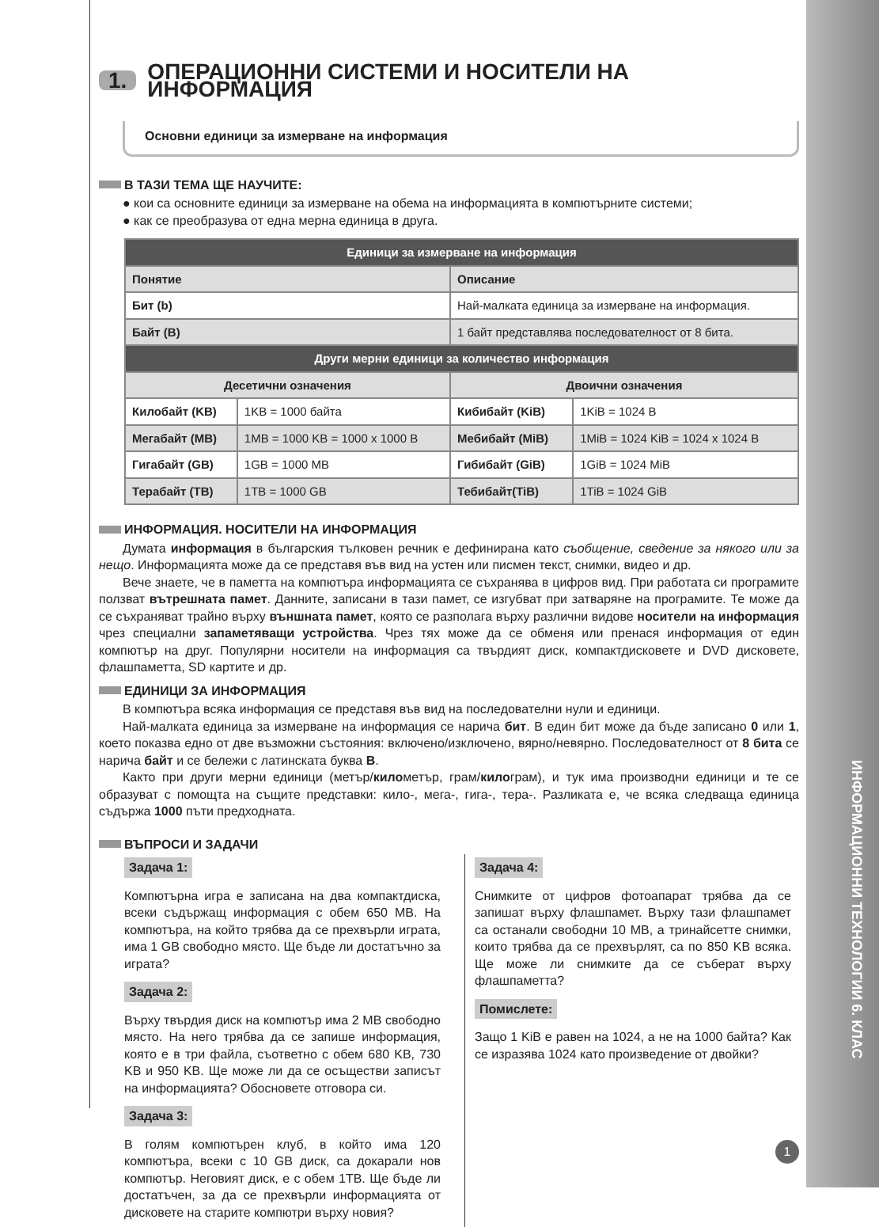ИНФОРМАЦИОННИ ТЕХНОЛОГИИ 6. КЛАС
1. ОПЕРАЦИОННИ СИСТЕМИ И НОСИТЕЛИ НА ИНФОРМАЦИЯ
Основни единици за измерване на информация
В ТАЗИ ТЕМА ЩЕ НАУЧИТЕ:
● кои са основните единици за измерване на обема на информацията в компютърните системи;
● как се преобразува от една мерна единица в друга.
| Единици за измерване на информация | | | |
| --- | --- | --- | --- |
| Понятие | | Описание | |
| Бит (b) | | Най-малката единица за измерване на информация. | |
| Байт (B) | | 1 байт представлява последователност от 8 бита. | |
| Други мерни единици за количество информация | | | |
| Десетични означения | | Двоични означения | |
| Килобайт (KB) | 1KB = 1000 байта | Кибибайт (KiB) | 1KiB = 1024 B |
| Мегабайт (MB) | 1MB = 1000 KB = 1000 x 1000 B | Мебибайт (MiB) | 1MiB = 1024 KiB = 1024 x 1024 B |
| Гигабайт (GB) | 1GB = 1000 MB | Гибибайт (GiB) | 1GiB = 1024 MiB |
| Терабайт (TB) | 1TB = 1000 GB | Тебибайт(TiB) | 1TiB = 1024 GiB |
ИНФОРМАЦИЯ. НОСИТЕЛИ НА ИНФОРМАЦИЯ
Думата информация в българския тълковен речник е дефинирана като съобщение, сведение за някого или за нещо. Информацията може да се представя във вид на устен или писмен текст, снимки, видео и др.
Вече знаете, че в паметта на компютъра информацията се съхранява в цифров вид. При работата си програмите ползват вътрешната памет. Данните, записани в тази памет, се изгубват при затваряне на програмите. Те може да се съхраняват трайно върху външната памет, която се разполага върху различни видове носители на информация чрез специални запаметяващи устройства. Чрез тях може да се обменя или пренася информация от един компютър на друг. Популярни носители на информация са твърдият диск, компактдисковете и DVD дисковете, флашпаметта, SD картите и др.
ЕДИНИЦИ ЗА ИНФОРМАЦИЯ
В компютъра всяка информация се представя във вид на последователни нули и единици.
Най-малката единица за измерване на информация се нарича бит. В един бит може да бъде записано 0 или 1, което показва едно от две възможни състояния: включено/изключено, вярно/невярно. Последователност от 8 бита се нарича байт и се бележи с латинската буква B.
Както при други мерни единици (метър/километър, грам/килограм), и тук има производни единици и те се образуват с помощта на същите представки: кило-, мега-, гига-, тера-. Разликата е, че всяка следваща единица съдържа 1000 пъти предходната.
ВЪПРОСИ И ЗАДАЧИ
Задача 1:
Компютърна игра е записана на два компактдиска, всеки съдържащ информация с обем 650 MB. На компютъра, на който трябва да се прехвърли играта, има 1 GB свободно място. Ще бъде ли достатъчно за играта?
Задача 2:
Върху твърдия диск на компютър има 2 MB свободно място. На него трябва да се запише информация, която е в три файла, съответно с обем 680 KB, 730 KB и 950 KB. Ще може ли да се осъществи записът на информацията? Обосновете отговора си.
Задача 3:
В голям компютърен клуб, в който има 120 компютъра, всеки с 10 GB диск, са докарали нов компютър. Неговият диск, е с обем 1TB. Ще бъде ли достатъчен, за да се прехвърли информацията от дисковете на старите компютри върху новия?
Задача 4:
Снимките от цифров фотоапарат трябва да се запишат върху флашпамет. Върху тази флашпамет са останали свободни 10 MB, а тринайсетте снимки, които трябва да се прехвърлят, са по 850 KB всяка. Ще може ли снимките да се съберат върху флашпаметта?
Помислете:
Защо 1 KiB е равен на 1024, а не на 1000 байта? Как се изразява 1024 като произведение от двойки?
1